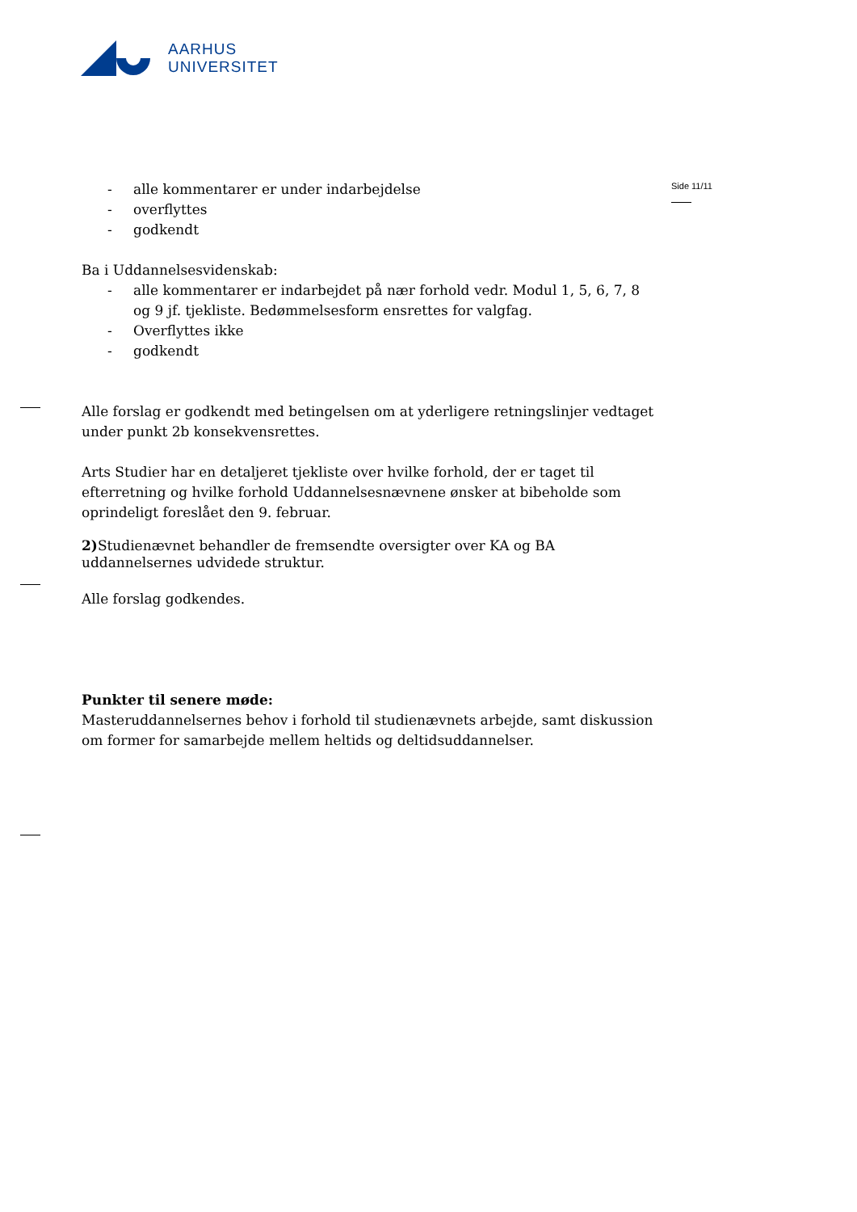AARHUS
UNIVERSITET
Side 11/11
- alle kommentarer er under indarbejdelse
- overflyttes
- godkendt
Ba i Uddannelsesvidenskab:
- alle kommentarer er indarbejdet på nær forhold vedr. Modul 1, 5, 6, 7, 8 og 9 jf. tjekliste. Bedømmelsesform ensrettes for valgfag.
- Overflyttes ikke
- godkendt
Alle forslag er godkendt med betingelsen om at yderligere retningslinjer vedtaget under punkt 2b konsekvensrettes.
Arts Studier har en detaljeret tjekliste over hvilke forhold, der er taget til efterretning og hvilke forhold Uddannelsesnævnene ønsker at bibeholde som oprindeligt foreslået den 9. februar.
2) Studienævnet behandler de fremsendte oversigter over KA og BA uddannelsernes udvidede struktur.
Alle forslag godkendes.
Punkter til senere møde:
Masteruddannelsernes behov i forhold til studienævnets arbejde, samt diskussion om former for samarbejde mellem heltids og deltidsuddannelser.